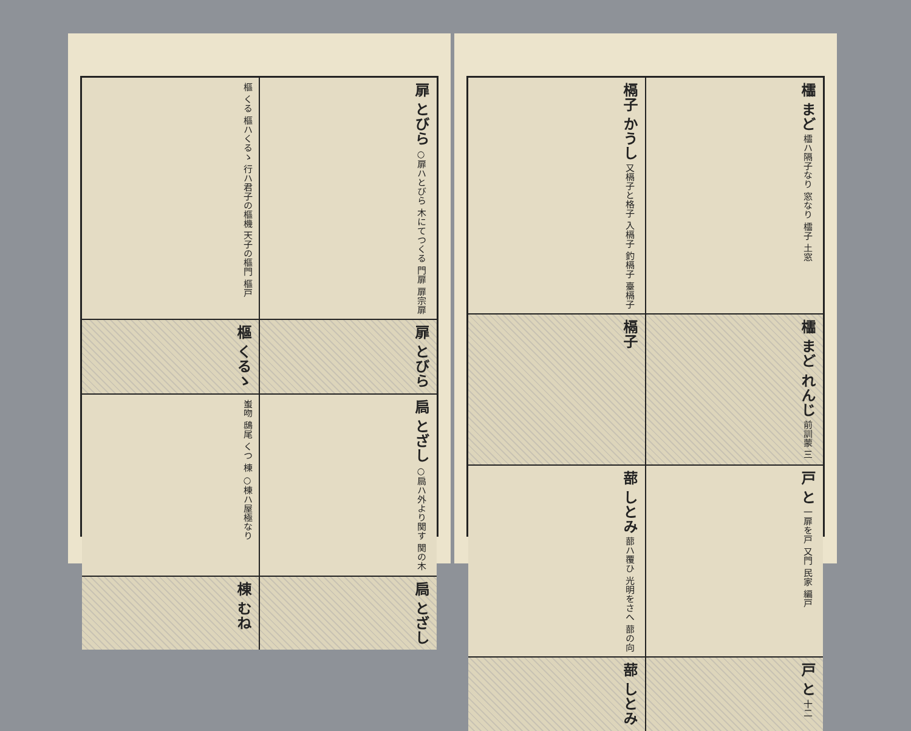樞 くる 樞ハくるゝ 行ハ君子の樞機 天子の樞門 樞戸
扉 とびら ○扉ハとびら 木にてつくる 門扉 扉宗扉
樞 くるゝ
扉 とびら
蚩吻 鴟尾 くつ 棟 ○棟ハ屋極なり
扃 とざし ○扃ハ外より関す 関の木
棟 むね
扃 とざし
槅子 かうし 又槅子と格子 入槅子 釣槅子 臺槅子
櫺 まど 櫺ハ隔子なり 窓なり 櫺子 土窓
槅子
櫺 まど れんじ 前訓蒙 三
蔀 しとみ 蔀ハ覆ひ 光明をさへ 蔀の向
戸 と 一扉を戸 又門 民家 編戸
蔀 しとみ
戸 と 十二